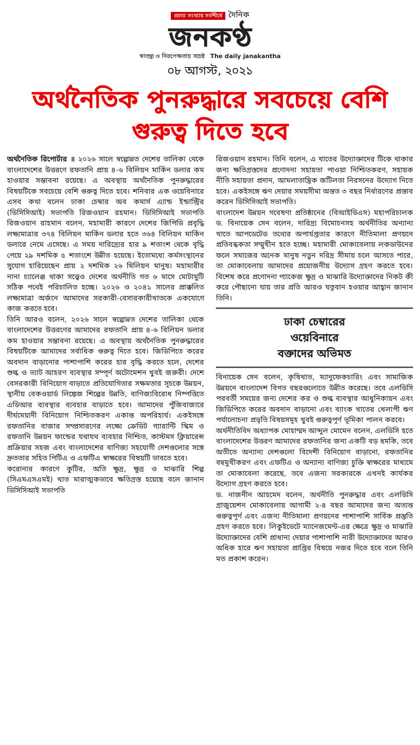প্রচার সংখ্যায় সর্বশীর্ষে দৈনিক
জনকণ্ঠ
স্বাতন্ত্র্য ও নিরপেক্ষতায় সচেষ্ট The daily janakantha
০৮ আগস্ট, ২০২১
অর্থনৈতিক পুনরুদ্ধারে সবচেয়ে বেশি গুরুত্ব দিতে হবে
অর্থনৈতিক রিপোর্টার ॥ ২০২৬ সালে স্বল্পোন্নত দেশের তালিকা থেকে বাংলাদেশের উত্তরণে রফতানি প্রায় ৪-৬ বিলিয়ন মার্কিন ডলার কম হাওয়ার সম্ভাবনা রয়েছে। এ অবস্থায় অর্থনৈতিক পুনরুদ্ধারের বিষয়টিকে সবচেয়ে বেশি গুরুত্ব দিতে হবে। শনিবার এক ওয়েবিনারে এসব কথা বলেন ঢাকা চেম্বার অব কমার্স এ্যান্ড ইন্ডাস্ট্রির (ডিসিসিআই) সভাপতি রিজওয়ান রহমান। ডিসিসিআই সভাপতি রিজওয়ান রাহমান বলেন, মহামারী কারণে দেশের জিপিডি প্রবৃদ্ধি লক্ষ্যমাত্রার ৩৭৪ বিলিয়ন মার্কিন ডলার হতে ৩৬৪ বিলিয়ন মার্কিন ডলারে নেমে এসেছে। এ সময় দারিদ্র্যের হার ৯ শতাংশ থেকে বৃদ্ধি পেয়ে ২৯ দশমিক ৫ শতাংশে উন্নীত হয়েছে। ইতোমধ্যে কর্মসংস্থানের সুযোগ হারিয়েছেন প্রায় ২ দশমিক ২৬ মিলিয়ন মানুষ। মহামারীর নানা চ্যালেঞ্জ থাকা সত্ত্বেও দেশের অর্থনীতি গত ৬ মাসে মোটামুটি সঠিক পথেই পরিচালিত হচ্ছে। ২০২৬ ও ২০৪১ সালের প্রাক্কলিত লক্ষ্যমাত্রা অর্জনে আমাদের সরকারী-বেসারকারীখাতকে একযোগে কাজ করতে হবে।
তিনি আরও বলেন, ২০২৬ সালে স্বল্পোন্নত দেশের তালিকা থেকে বাংলাদেশের উত্তরণের আমাদের রফতানি প্রায় ৪-৬ বিলিয়ন ডলার কম হাওয়ার সম্ভাবনা রয়েছে। এ অবস্থায় অর্থনৈতিক পুনরুদ্ধারের বিষয়টিকে আমাদের সর্বাধিক গুরুত্ব দিতে হবে। জিডিপিতে করের অবদান বাড়ানোর পাশাপাশি করের হার বৃদ্ধি করতে হলে, দেশের শুল্ক ও ভ্যাট আহরণ ব্যবস্থার সম্পূর্ণ অটোমেশন খুবই জরুরী। দেশে বেসরকারী বিনিয়োগ বাড়াতে প্রতিযোগিতার সক্ষমতার সূচকে উন্নয়ন, স্থানীয় বেকওয়ার্ড লিঙ্কেজ শিল্পের উন্নতি, বাণিজ্যবিরোধ নিষ্পত্তিতে এডিআর ব্যবস্থার ব্যবহার বাড়াতে হবে। আমাদের পুঁজিবাজারে দীর্ঘমেয়াদী বিনিয়োগ নিশ্চিতকরণ একান্ত অপরিহার্য। একইসঙ্গে রফতানির বাজার সম্প্রসারণের লক্ষ্যে ক্রেডিট গ্যারান্টি স্কিম ও রফতানি উন্নয়ন ফান্ডের যথাযথ ব্যবহার নিশ্চিত, কাস্টমস ক্লিয়ারেন্স প্রক্রিয়ার সহজ এবং বাংলাদেশের বাণিজ্য সহযোগী দেশগুলোর সঙ্গে দ্রুততার সহিত পিটিএ ও এফটিএ স্বাক্ষরের বিষয়টি ভাবতে হবে।
করোনার কারণে কুটির, অতি ক্ষুদ্র, ক্ষুদ্র ও মাঝারি শিল্প (সিএমএসএমই) খাত মারাত্মকভাবে ক্ষতিগ্রস্ত হয়েছে বলে জানান ডিসিসিআই সভাপতি
রিজওয়ান রহমান। তিনি বলেন, এ খাতের উদ্যোক্তাদের টিকে থাকার জন্য ক্ষতিগ্রস্তদের প্রণোদনা সহায়তা পাওয়া নিশ্চিতকরণ, সহায়ক নীতি সহায়তা প্রদান, আমলাতান্ত্রিক জটিলতা নিরসনের উদ্যোগ নিতে হবে। একইসঙ্গে ঋণ দেয়ার সময়সীমা অন্তত ৩ বছর নির্ধারণের প্রস্তাব করেন ডিসিসিআই সভাপতি।
বাংলাদেশ উন্নয়ন গবেষণা প্রতিষ্ঠানের (বিআইডিএস) মহাপরিচালক ড. বিনায়েক সেন বলেন, দারিদ্র্য বিমোচনসহ অর্থনীতির অন্যান্য খাতে আপডেটেড তথ্যের অপার্যপ্ততার কারণে নীতিমালা প্রণয়নে প্রতিবন্ধকতা সম্মুখীন হতে হচ্ছে। মহামারী মোকাবেলায় লকডাউনের ফলে সমাজের অনেক মানুষ নতুন দরিদ্র সীমায় চলে আসতে পারে, তা মোকাবেলায় আমাদের প্রয়োজনীয় উদ্যোগ গ্রহণ করতে হবে। বিশেষ করে প্রণোদনা প্যাকেজ ক্ষুদ্র ও মাঝারি উদ্যোক্তাদের নিকট কী করে পৌছানো যায় তার প্রতি আরও যত্নবান হওয়ার আহ্বান জানান তিনি।
ঢাকা চেম্বারের
ওয়েবিনারে
বক্তাদের অভিমত
বিনায়েক সেন বলেন, কৃষিখাত, ম্যানুফেকচারিং এবং সামাজিক উন্নয়নে বাংলাদেশ বিগত বছরগুলোতে উন্নীত করেছে। তবে এলডিসি পরবর্তী সময়ের জন্য দেশের কর ও শুল্ক ব্যবস্থার আধুনিকায়ন এবং জিডিপিতে করের অবদান বাড়ানো এবং ব্যাংক খাতের খেলাপী ঋণ পর্যালোচনা প্রভৃতি বিষয়সমূহ খুবই গুরুত্বপূর্ণ ভূমিকা পালন করবে।
অর্থনীতিবিদ অধ্যাপক মোহাম্মদ আব্দুল মোমেন বলেন, এলডিসি হতে বাংলাদেশের উত্তরণ আমাদের রফতানির জন্য একটি বড় হুমকি, তবে অতীতে অন্যান্য দেশগুলো বিদেশী বিনিয়োগ বাড়ানো, রফতানির বহুমুখীকরণ এবং এফটিএ ও অন্যান্য বাণিজ্য চুক্তি স্বাক্ষরের মাধ্যমে তা মোকাবেলা করেছে, তবে এজন্য সরকারকে এখনই কার্যকর উদ্যোগ গ্রহণ করতে হবে।
ড. নাজনীন আহমেদ বলেন, অর্থনীতি পুনরুদ্ধার এবং এলডিসি গ্রাজুয়েশন মোকাবেলায় আগামী ২-৪ বছর আমাদের জন্য অত্যন্ত গুরুত্বপূর্ণ এবং এজন্য নীতিমালা প্রণয়নের পাশাপাশি সার্বিক প্রস্তুতি গ্রহণ করতে হবে। লিকুইডেটে ম্যানেজমেন্ট-এর ক্ষেত্রে ক্ষুদ্র ও মাঝারি উদ্যোক্তাদের বেশি প্রাধান্য দেয়ার পাশাপাশি নারী উদ্যোক্তাদের আরও অধিক হারে ঋণ সহায়তা প্রাপ্তির বিষয়ে নজর দিতে হবে বলে তিনি মত প্রকাশ করেন।